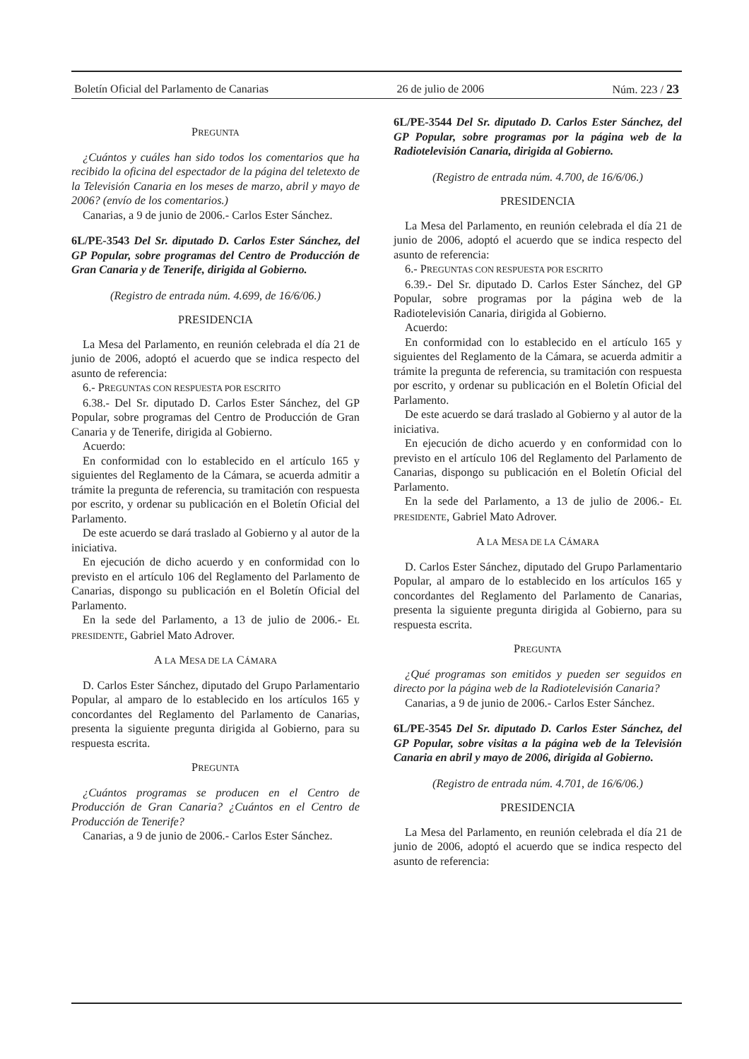Boletín Oficial del Parlamento de Canarias 26 de julio de 2006 Núm. 223 / 23
PREGUNTA
¿Cuántos y cuáles han sido todos los comentarios que ha recibido la oficina del espectador de la página del teletexto de la Televisión Canaria en los meses de marzo, abril y mayo de 2006? (envío de los comentarios.)
Canarias, a 9 de junio de 2006.- Carlos Ester Sánchez.
6L/PE-3543 Del Sr. diputado D. Carlos Ester Sánchez, del GP Popular, sobre programas del Centro de Producción de Gran Canaria y de Tenerife, dirigida al Gobierno.
(Registro de entrada núm. 4.699, de 16/6/06.)
PRESIDENCIA
La Mesa del Parlamento, en reunión celebrada el día 21 de junio de 2006, adoptó el acuerdo que se indica respecto del asunto de referencia:
6.- PREGUNTAS CON RESPUESTA POR ESCRITO
6.38.- Del Sr. diputado D. Carlos Ester Sánchez, del GP Popular, sobre programas del Centro de Producción de Gran Canaria y de Tenerife, dirigida al Gobierno.
Acuerdo:
En conformidad con lo establecido en el artículo 165 y siguientes del Reglamento de la Cámara, se acuerda admitir a trámite la pregunta de referencia, su tramitación con respuesta por escrito, y ordenar su publicación en el Boletín Oficial del Parlamento.
De este acuerdo se dará traslado al Gobierno y al autor de la iniciativa.
En ejecución de dicho acuerdo y en conformidad con lo previsto en el artículo 106 del Reglamento del Parlamento de Canarias, dispongo su publicación en el Boletín Oficial del Parlamento.
En la sede del Parlamento, a 13 de julio de 2006.- EL PRESIDENTE, Gabriel Mato Adrover.
A LA MESA DE LA CÁMARA
D. Carlos Ester Sánchez, diputado del Grupo Parlamentario Popular, al amparo de lo establecido en los artículos 165 y concordantes del Reglamento del Parlamento de Canarias, presenta la siguiente pregunta dirigida al Gobierno, para su respuesta escrita.
PREGUNTA
¿Cuántos programas se producen en el Centro de Producción de Gran Canaria? ¿Cuántos en el Centro de Producción de Tenerife?
Canarias, a 9 de junio de 2006.- Carlos Ester Sánchez.
6L/PE-3544 Del Sr. diputado D. Carlos Ester Sánchez, del GP Popular, sobre programas por la página web de la Radiotelevisión Canaria, dirigida al Gobierno.
(Registro de entrada núm. 4.700, de 16/6/06.)
PRESIDENCIA
La Mesa del Parlamento, en reunión celebrada el día 21 de junio de 2006, adoptó el acuerdo que se indica respecto del asunto de referencia:
6.- PREGUNTAS CON RESPUESTA POR ESCRITO
6.39.- Del Sr. diputado D. Carlos Ester Sánchez, del GP Popular, sobre programas por la página web de la Radiotelevisión Canaria, dirigida al Gobierno.
Acuerdo:
En conformidad con lo establecido en el artículo 165 y siguientes del Reglamento de la Cámara, se acuerda admitir a trámite la pregunta de referencia, su tramitación con respuesta por escrito, y ordenar su publicación en el Boletín Oficial del Parlamento.
De este acuerdo se dará traslado al Gobierno y al autor de la iniciativa.
En ejecución de dicho acuerdo y en conformidad con lo previsto en el artículo 106 del Reglamento del Parlamento de Canarias, dispongo su publicación en el Boletín Oficial del Parlamento.
En la sede del Parlamento, a 13 de julio de 2006.- EL PRESIDENTE, Gabriel Mato Adrover.
A LA MESA DE LA CÁMARA
D. Carlos Ester Sánchez, diputado del Grupo Parlamentario Popular, al amparo de lo establecido en los artículos 165 y concordantes del Reglamento del Parlamento de Canarias, presenta la siguiente pregunta dirigida al Gobierno, para su respuesta escrita.
PREGUNTA
¿Qué programas son emitidos y pueden ser seguidos en directo por la página web de la Radiotelevisión Canaria?
Canarias, a 9 de junio de 2006.- Carlos Ester Sánchez.
6L/PE-3545 Del Sr. diputado D. Carlos Ester Sánchez, del GP Popular, sobre visitas a la página web de la Televisión Canaria en abril y mayo de 2006, dirigida al Gobierno.
(Registro de entrada núm. 4.701, de 16/6/06.)
PRESIDENCIA
La Mesa del Parlamento, en reunión celebrada el día 21 de junio de 2006, adoptó el acuerdo que se indica respecto del asunto de referencia: